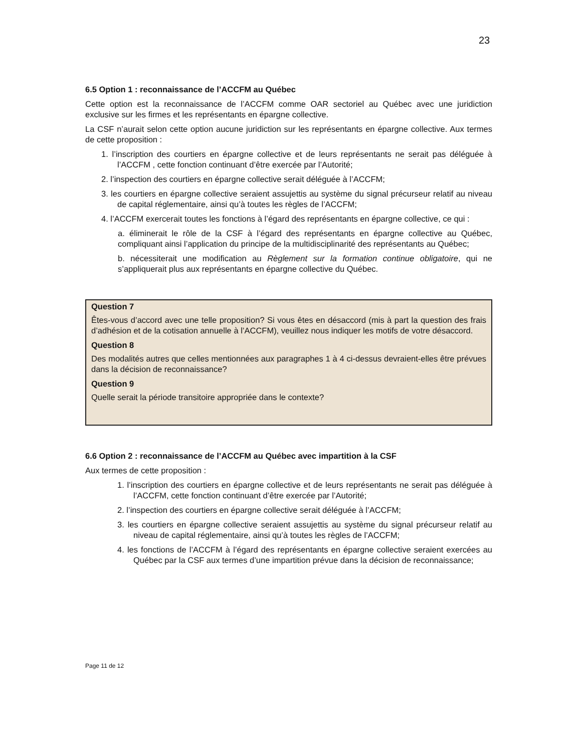23
6.5 Option 1 : reconnaissance de l’ACCFM au Québec
Cette option est la reconnaissance de l’ACCFM comme OAR sectoriel au Québec avec une juridiction exclusive sur les firmes et les représentants en épargne collective.
La CSF n’aurait selon cette option aucune juridiction sur les représentants en épargne collective. Aux termes de cette proposition :
1. l’inscription des courtiers en épargne collective et de leurs représentants ne serait pas déléguée à l’ACCFM , cette fonction continuant d’être exercée par l’Autorité;
2. l’inspection des courtiers en épargne collective serait déléguée à l’ACCFM;
3. les courtiers en épargne collective seraient assujettis au système du signal précurseur relatif au niveau de capital réglementaire, ainsi qu’à toutes les règles de l’ACCFM;
4. l’ACCFM exercerait toutes les fonctions à l’égard des représentants en épargne collective, ce qui :
a. éliminerait le rôle de la CSF à l’égard des représentants en épargne collective au Québec, compliquant ainsi l’application du principe de la multidisciplinarité des représentants au Québec;
b. nécessiterait une modification au Règlement sur la formation continue obligatoire, qui ne s’appliquerait plus aux représentants en épargne collective du Québec.
Question 7
Êtes-vous d’accord avec une telle proposition? Si vous êtes en désaccord (mis à part la question des frais d’adhésion et de la cotisation annuelle à l’ACCFM), veuillez nous indiquer les motifs de votre désaccord.
Question 8
Des modalités autres que celles mentionnées aux paragraphes 1 à 4 ci-dessus devraient-elles être prévues dans la décision de reconnaissance?
Question 9
Quelle serait la période transitoire appropriée dans le contexte?
6.6 Option 2 : reconnaissance de l’ACCFM au Québec avec impartition à la CSF
Aux termes de cette proposition :
1. l’inscription des courtiers en épargne collective et de leurs représentants ne serait pas déléguée à l’ACCFM, cette fonction continuant d’être exercée par l’Autorité;
2. l’inspection des courtiers en épargne collective serait déléguée à l’ACCFM;
3. les courtiers en épargne collective seraient assujettis au système du signal précurseur relatif au niveau de capital réglementaire, ainsi qu’à toutes les règles de l’ACCFM;
4. les fonctions de l’ACCFM à l’égard des représentants en épargne collective seraient exercées au Québec par la CSF aux termes d’une impartition prévue dans la décision de reconnaissance;
Page 11 de 12